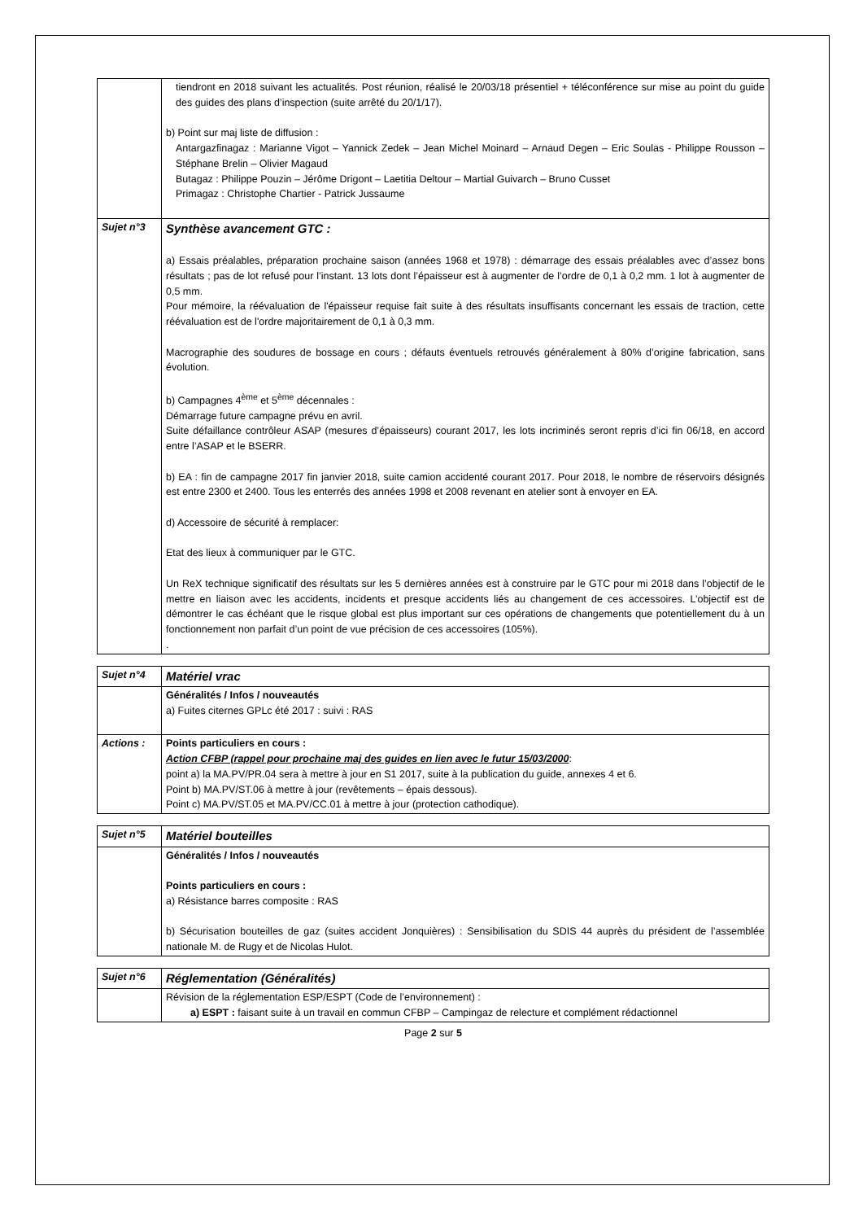| | tiendront en 2018 suivant les actualités. Post réunion, réalisé le 20/03/18 présentiel + téléconférence sur mise au point du guide des guides des plans d’inspection (suite arrêté du 20/1/17). b) Point sur maj liste de diffusion : Antargazfinagaz : Marianne Vigot – Yannick Zedek – Jean Michel Moinard – Arnaud Degen – Eric Soulas - Philippe Rousson – Stéphane Brelin – Olivier Magaud Butagaz : Philippe Pouzin – Jérôme Drigont – Laetitia Deltour – Martial Guivarch – Bruno Cusset Primagaz : Christophe Chartier - Patrick Jussaume |
| Sujet n°3 | Synthèse avancement GTC : a) Essais préalables, préparation prochaine saison (années 1968 et 1978) : démarrage des essais préalables avec d’assez bons résultats ; pas de lot refusé pour l’instant. 13 lots dont l’épaisseur est à augmenter de l’ordre de 0,1 à 0,2 mm. 1 lot à augmenter de 0,5 mm. Pour mémoire, la réévaluation de l'épaisseur requise fait suite à des résultats insuffisants concernant les essais de traction, cette réévaluation est de l'ordre majoritairement de 0,1 à 0,3 mm. Macrographie des soudures de bossage en cours ; défauts éventuels retrouvés généralement à 80% d’origine fabrication, sans évolution. b) Campagnes 4<sup>ème</sup> et 5<sup>ème</sup> décennales : Démarrage future campagne prévu en avril. Suite défaillance contrôleur ASAP (mesures d’épaisseurs) courant 2017, les lots incriminés seront repris d’ici fin 06/18, en accord entre l’ASAP et le BSERR. b) EA : fin de campagne 2017 fin janvier 2018, suite camion accidenté courant 2017. Pour 2018, le nombre de réservoirs désignés est entre 2300 et 2400. Tous les enterrés des années 1998 et 2008 revenant en atelier sont à envoyer en EA. d) Accessoire de sécurité à remplacer: Etat des lieux à communiquer par le GTC. Un ReX technique significatif des résultats sur les 5 dernières années est à construire par le GTC pour mi 2018 dans l’objectif de le mettre en liaison avec les accidents, incidents et presque accidents liés au changement de ces accessoires. L’objectif est de démontrer le cas échéant que le risque global est plus important sur ces opérations de changements que potentiellement du à un fonctionnement non parfait d’un point de vue précision de ces accessoires (105%). . |
| Sujet n°4 | Matériel vrac |
| | Généralités / Infos / nouveautés a) Fuites citernes GPLc été 2017 : suivi : RAS |
| Actions : | Points particuliers en cours : Action CFBP (rappel pour prochaine maj des guides en lien avec le futur 15/03/2000 : point a) la MA.PV/PR.04 sera à mettre à jour en S1 2017, suite à la publication du guide, annexes 4 et 6. Point b) MA.PV/ST.06 à mettre à jour (revêtements – épais dessous). Point c) MA.PV/ST.05 et MA.PV/CC.01 à mettre à jour (protection cathodique). |
| Sujet n°5 | Matériel bouteilles |
| | Généralités / Infos / nouveautés Points particuliers en cours : a) Résistance barres composite : RAS b) Sécurisation bouteilles de gaz (suites accident Jonquières) : Sensibilisation du SDIS 44 auprès du président de l’assemblée nationale M. de Rugy et de Nicolas Hulot. |
| Sujet n°6 | Réglementation (Généralités) |
| | Révision de la réglementation ESP/ESPT (Code de l’environnement) : a) ESPT : faisant suite à un travail en commun CFBP – Campingaz de relecture et complément rédactionnel |
Page 2 sur 5